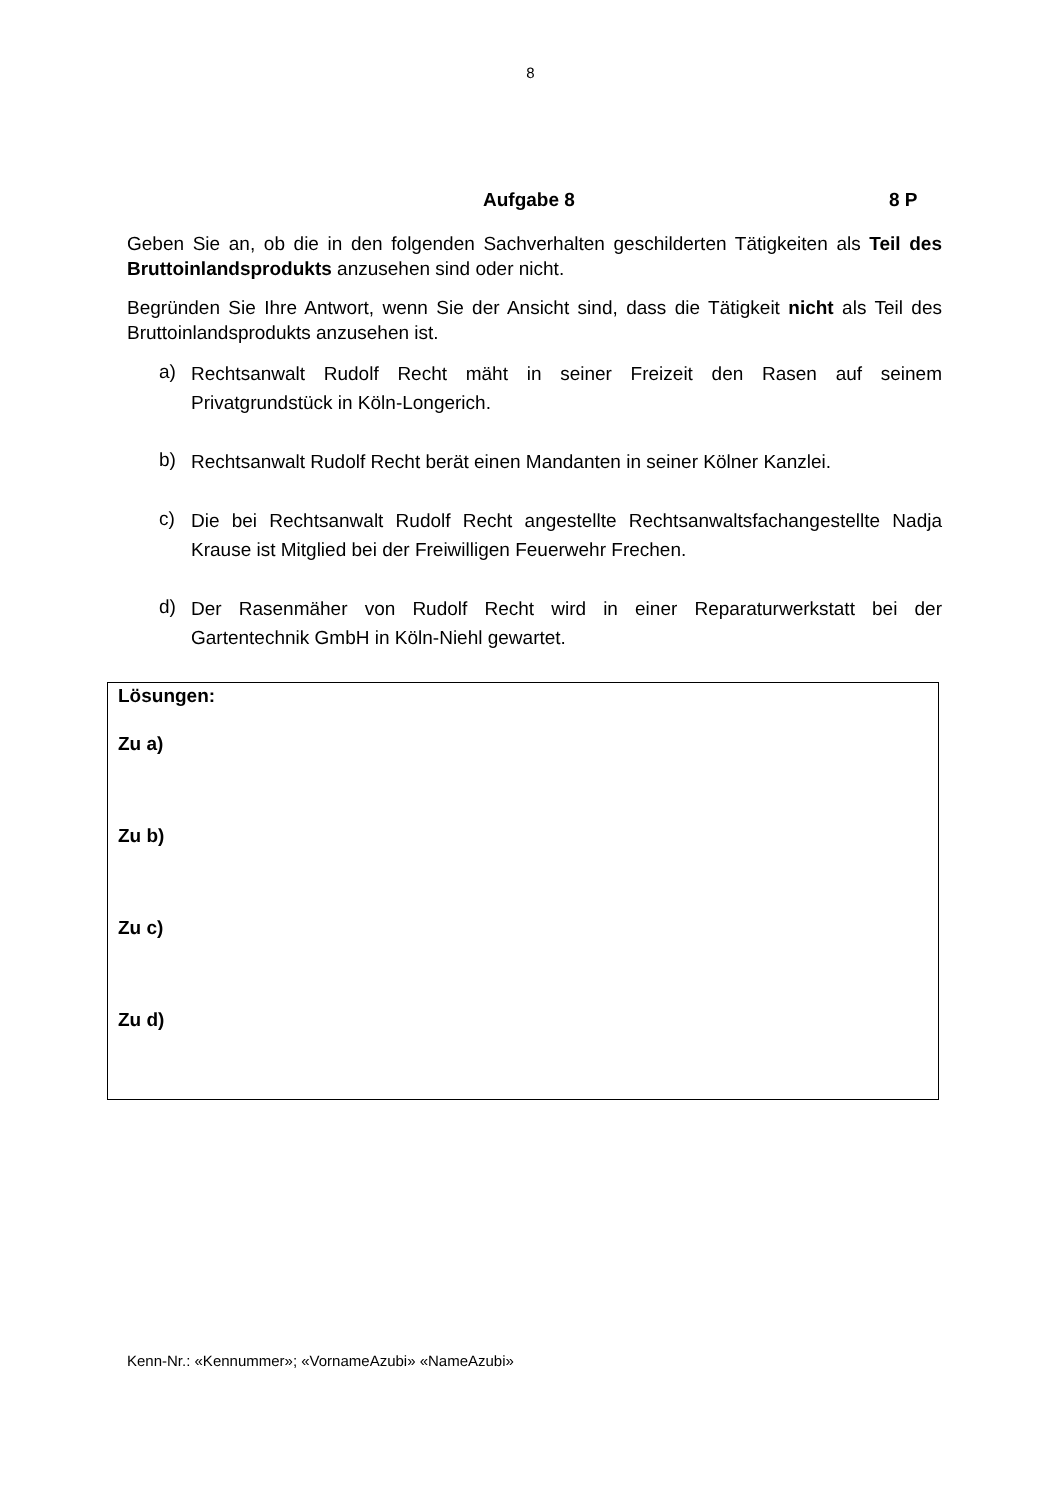8
Aufgabe 8 8 P
Geben Sie an, ob die in den folgenden Sachverhalten geschilderten Tätigkeiten als Teil des Bruttoinlandsprodukts anzusehen sind oder nicht.
Begründen Sie Ihre Antwort, wenn Sie der Ansicht sind, dass die Tätigkeit nicht als Teil des Bruttoinlandsprodukts anzusehen ist.
a) Rechtsanwalt Rudolf Recht mäht in seiner Freizeit den Rasen auf seinem Privatgrundstück in Köln-Longerich.
b) Rechtsanwalt Rudolf Recht berät einen Mandanten in seiner Kölner Kanzlei.
c) Die bei Rechtsanwalt Rudolf Recht angestellte Rechtsanwaltsfachangestellte Nadja Krause ist Mitglied bei der Freiwilligen Feuerwehr Frechen.
d) Der Rasenmäher von Rudolf Recht wird in einer Reparaturwerkstatt bei der Gartentechnik GmbH in Köln-Niehl gewartet.
Lösungen:
Zu a)
Zu b)
Zu c)
Zu d)
Kenn-Nr.: «Kennummer»; «VornameAzubi» «NameAzubi»